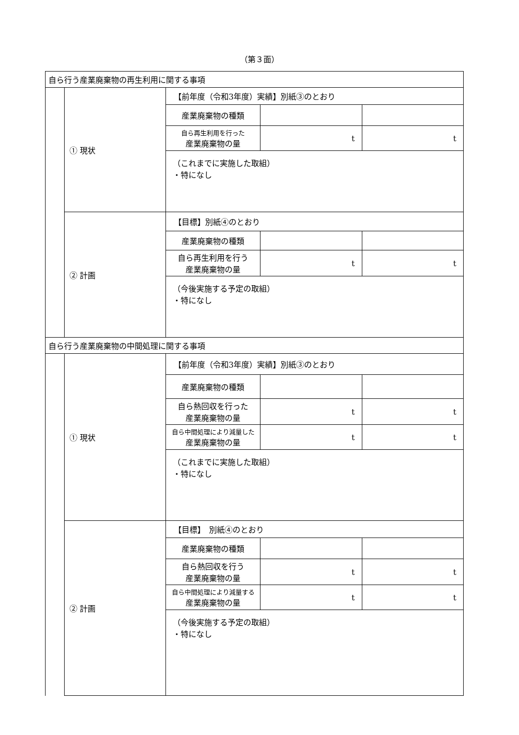（第３面）
| 自ら行う産業廃棄物の再生利用に関する事項 | | | | |
| | ① 現状 | 【前年度（令和3年度）実績】別紙③のとおり | | |
| | | 産業廃棄物の種類 | | |
| | | 自ら再生利用を行った 産業廃棄物の量 | t | t |
| | | （これまでに実施した取組） ・特になし | | |
| | ② 計画 | 【目標】別紙④のとおり | | |
| | | 産業廃棄物の種類 | | |
| | | 自ら再生利用を行う 産業廃棄物の量 | t | t |
| | | （今後実施する予定の取組） ・特になし | | |
| 自ら行う産業廃棄物の中間処理に関する事項 | | | | |
| | ① 現状 | 【前年度（令和3年度）実績】別紙③のとおり | | |
| | | 産業廃棄物の種類 | | |
| | | 自ら熱回収を行った 産業廃棄物の量 | t | t |
| | | 自ら中間処理により減量した 産業廃棄物の量 | t | t |
| | | （これまでに実施した取組） ・特になし | | |
| | ② 計画 | 【目標】 別紙④のとおり | | |
| | | 産業廃棄物の種類 | | |
| | | 自ら熱回収を行う 産業廃棄物の量 | t | t |
| | | 自ら中間処理により減量する 産業廃棄物の量 | t | t |
| | | （今後実施する予定の取組） ・特になし | | |